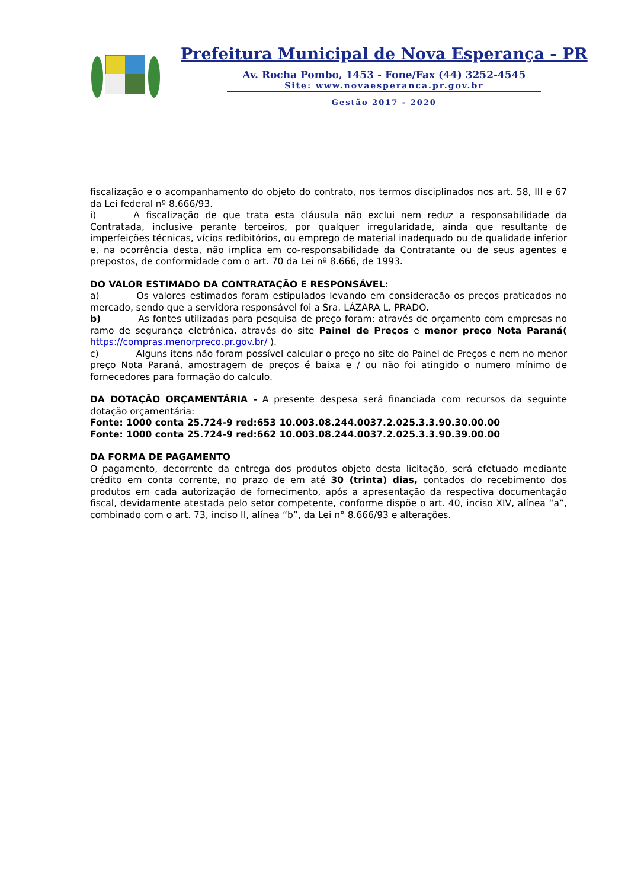Prefeitura Municipal de Nova Esperança - PR
Av. Rocha Pombo, 1453 - Fone/Fax (44) 3252-4545
Site: www.novaesperanca.pr.gov.br
Gestão 2017 - 2020
fiscalização e o acompanhamento do objeto do contrato, nos termos disciplinados nos art. 58, III e 67 da Lei federal nº 8.666/93.
i) A fiscalização de que trata esta cláusula não exclui nem reduz a responsabilidade da Contratada, inclusive perante terceiros, por qualquer irregularidade, ainda que resultante de imperfeições técnicas, vícios redibitórios, ou emprego de material inadequado ou de qualidade inferior e, na ocorrência desta, não implica em co-responsabilidade da Contratante ou de seus agentes e prepostos, de conformidade com o art. 70 da Lei nº 8.666, de 1993.
DO VALOR ESTIMADO DA CONTRATAÇÃO E RESPONSÁVEL:
a) Os valores estimados foram estipulados levando em consideração os preços praticados no mercado, sendo que a servidora responsável foi a Sra. LÁZARA L. PRADO.
b) As fontes utilizadas para pesquisa de preço foram: através de orçamento com empresas no ramo de segurança eletrônica, através do site Painel de Preços e menor preço Nota Paraná( https://compras.menorpreco.pr.gov.br/ ).
c) Alguns itens não foram possível calcular o preço no site do Painel de Preços e nem no menor preço Nota Paraná, amostragem de preços é baixa e / ou não foi atingido o numero mínimo de fornecedores para formação do calculo.
DA DOTAÇÃO ORÇAMENTÁRIA - A presente despesa será financiada com recursos da seguinte dotação orçamentária:
Fonte: 1000 conta 25.724-9 red:653 10.003.08.244.0037.2.025.3.3.90.30.00.00
Fonte: 1000 conta 25.724-9 red:662 10.003.08.244.0037.2.025.3.3.90.39.00.00
DA FORMA DE PAGAMENTO
O pagamento, decorrente da entrega dos produtos objeto desta licitação, será efetuado mediante crédito em conta corrente, no prazo de em até 30 (trinta) dias, contados do recebimento dos produtos em cada autorização de fornecimento, após a apresentação da respectiva documentação fiscal, devidamente atestada pelo setor competente, conforme dispõe o art. 40, inciso XIV, alínea “a”, combinado com o art. 73, inciso II, alínea “b”, da Lei n° 8.666/93 e alterações.